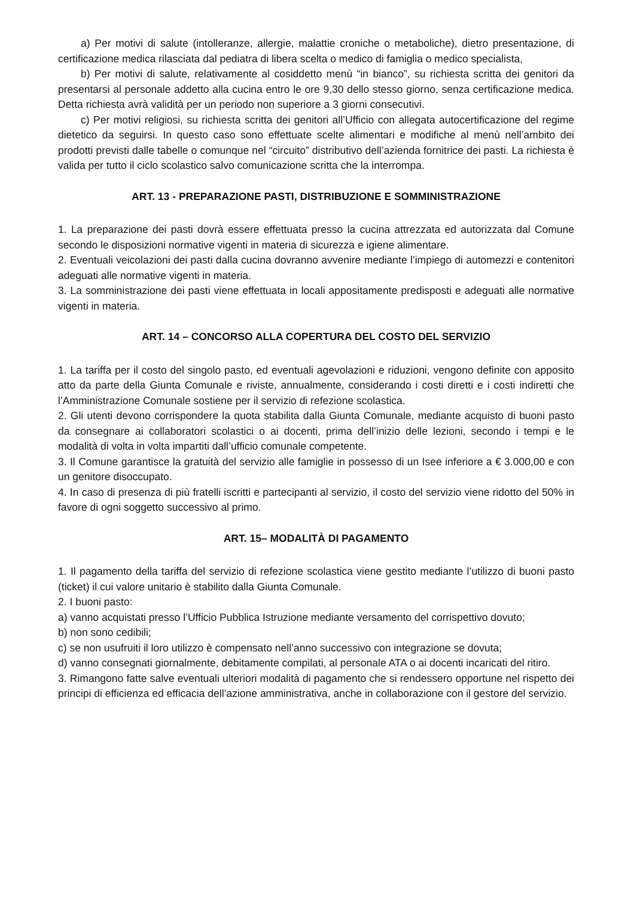a) Per motivi di salute (intolleranze, allergie, malattie croniche o metaboliche), dietro presentazione, di certificazione medica rilasciata dal pediatra di libera scelta o medico di famiglia o medico specialista,
b) Per motivi di salute, relativamente al cosiddetto menù “in bianco”, su richiesta scritta dei genitori da presentarsi al personale addetto alla cucina entro le ore 9,30 dello stesso giorno, senza certificazione medica. Detta richiesta avrà validità per un periodo non superiore a 3 giorni consecutivi.
c) Per motivi religiosi, su richiesta scritta dei genitori all’Ufficio con allegata autocertificazione del regime dietetico da seguirsi. In questo caso sono effettuate scelte alimentari e modifiche al menù nell’ambito dei prodotti previsti dalle tabelle o comunque nel “circuito” distributivo dell’azienda fornitrice dei pasti. La richiesta è valida per tutto il ciclo scolastico salvo comunicazione scritta che la interrompa.
ART. 13 - PREPARAZIONE PASTI, DISTRIBUZIONE E SOMMINISTRAZIONE
1. La preparazione dei pasti dovrà essere effettuata presso la cucina attrezzata ed autorizzata dal Comune secondo le disposizioni normative vigenti in materia di sicurezza e igiene alimentare.
2. Eventuali veicolazioni dei pasti dalla cucina dovranno avvenire mediante l’impiego di automezzi e contenitori adeguati alle normative vigenti in materia.
3. La somministrazione dei pasti viene effettuata in locali appositamente predisposti e adeguati alle normative vigenti in materia.
ART. 14 – CONCORSO ALLA COPERTURA DEL COSTO DEL SERVIZIO
1. La tariffa per il costo del singolo pasto, ed eventuali agevolazioni e riduzioni, vengono definite con apposito atto da parte della Giunta Comunale e riviste, annualmente, considerando i costi diretti e i costi indiretti che l’Amministrazione Comunale sostiene per il servizio di refezione scolastica.
2. Gli utenti devono corrispondere la quota stabilita dalla Giunta Comunale, mediante acquisto di buoni pasto da consegnare ai collaboratori scolastici o ai docenti, prima dell’inizio delle lezioni, secondo i tempi e le modalità di volta in volta impartiti dall’ufficio comunale competente.
3. Il Comune garantisce la gratuità del servizio alle famiglie in possesso di un Isee inferiore a € 3.000,00 e con un genitore disoccupato.
4. In caso di presenza di più fratelli iscritti e partecipanti al servizio, il costo del servizio viene ridotto del 50% in favore di ogni soggetto successivo al primo.
ART. 15– MODALITÀ DI PAGAMENTO
1. Il pagamento della tariffa del servizio di refezione scolastica viene gestito mediante l’utilizzo di buoni pasto (ticket) il cui valore unitario è stabilito dalla Giunta Comunale.
2. I buoni pasto:
a) vanno acquistati presso l’Ufficio Pubblica Istruzione mediante versamento del corrispettivo dovuto;
b) non sono cedibili;
c) se non usufruiti il loro utilizzo è compensato nell’anno successivo con integrazione se dovuta;
d) vanno consegnati giornalmente, debitamente compilati, al personale ATA o ai docenti incaricati del ritiro.
3. Rimangono fatte salve eventuali ulteriori modalità di pagamento che si rendessero opportune nel rispetto dei principi di efficienza ed efficacia dell’azione amministrativa, anche in collaborazione con il gestore del servizio.